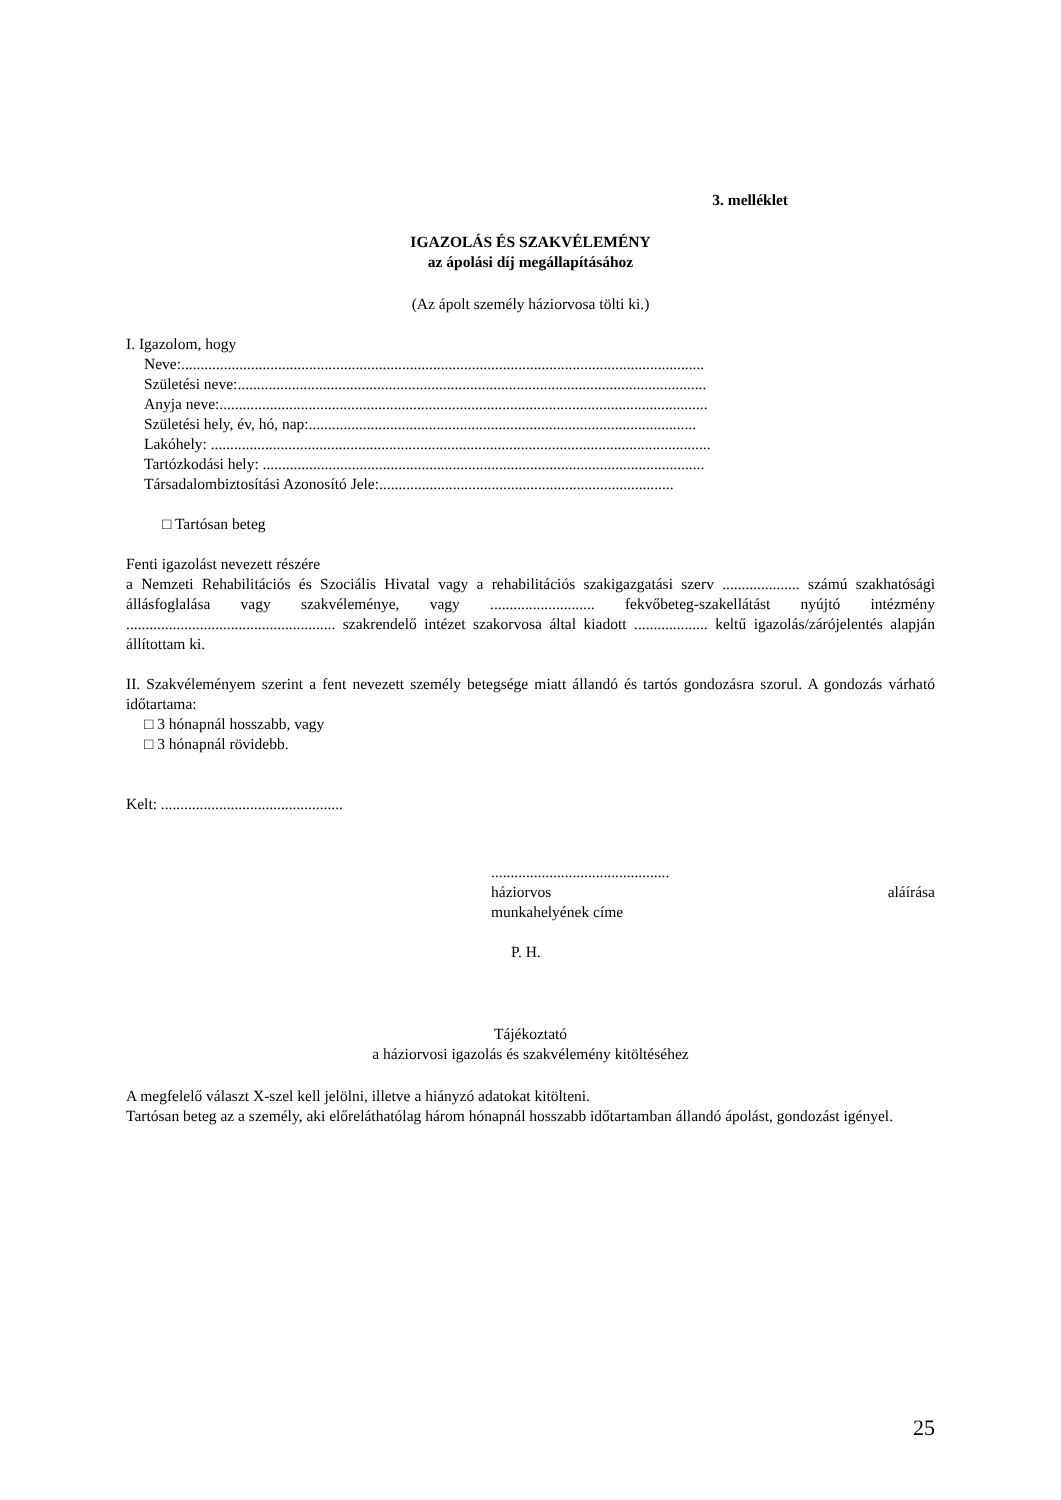3. melléklet
IGAZOLÁS ÉS SZAKVÉLEMÉNY
az ápolási díj megállapításához
(Az ápolt személy háziorvosa tölti ki.)
I. Igazolom, hogy
Neve:.......................................................................................................................................
Születési neve:.........................................................................................................................
Anyja neve:..............................................................................................................................
Születési hely, év, hó, nap:....................................................................................................
Lakóhely: .................................................................................................................................
Tartózkodási hely: ..................................................................................................................
Társadalombiztosítási Azonosító Jele:............................................................................
□ Tartósan beteg
Fenti igazolást nevezett részére
a Nemzeti Rehabilitációs és Szociális Hivatal vagy a rehabilitációs szakigazgatási szerv .................... számú szakhatósági állásfoglalása vagy szakvéleménye, vagy ........................... fekvőbeteg-szakellátást nyújtó intézmény ...................................................... szakrendelő intézet szakorvosa által kiadott ................... keltű igazolás/zárójelentés alapján állítottam ki.
II. Szakvéleményem szerint a fent nevezett személy betegsége miatt állandó és tartós gondozásra szorul. A gondozás várható időtartama:
□ 3 hónapnál hosszabb, vagy
□ 3 hónapnál rövidebb.
Kelt: ...............................................
..............................................
háziorvos aláírása
munkahelyének címe
P. H.
Tájékoztató
a háziorvosi igazolás és szakvélemény kitöltéséhez
A megfelelő választ X-szel kell jelölni, illetve a hiányzó adatokat kitölteni.
Tartósan beteg az a személy, aki előreláthatólag három hónapnál hosszabb időtartamban állandó ápolást, gondozást igényel.
25